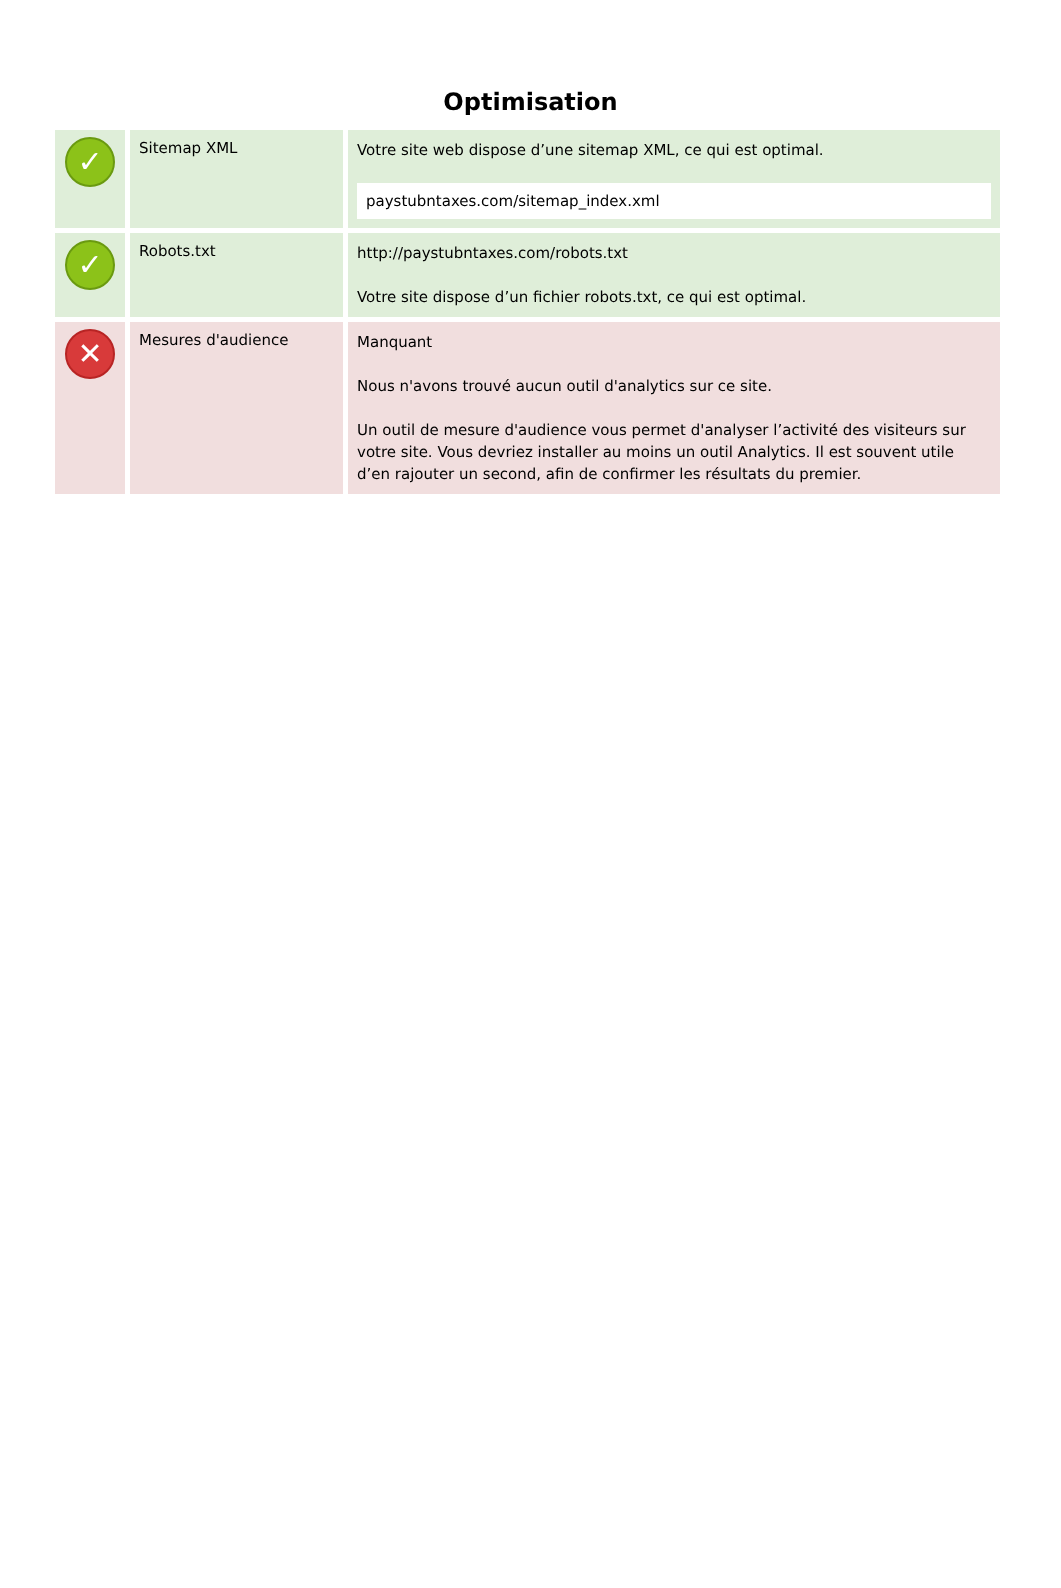Optimisation
| ✓ | Sitemap XML | Votre site web dispose d’une sitemap XML, ce qui est optimal. paystubntaxes.com/sitemap_index.xml |
| ✓ | Robots.txt | http://paystubntaxes.com/robots.txt Votre site dispose d’un fichier robots.txt, ce qui est optimal. |
| ✕ | Mesures d'audience | Manquant Nous n'avons trouvé aucun outil d'analytics sur ce site. Un outil de mesure d'audience vous permet d'analyser l’activité des visiteurs sur votre site. Vous devriez installer au moins un outil Analytics. Il est souvent utile d’en rajouter un second, afin de confirmer les résultats du premier. |